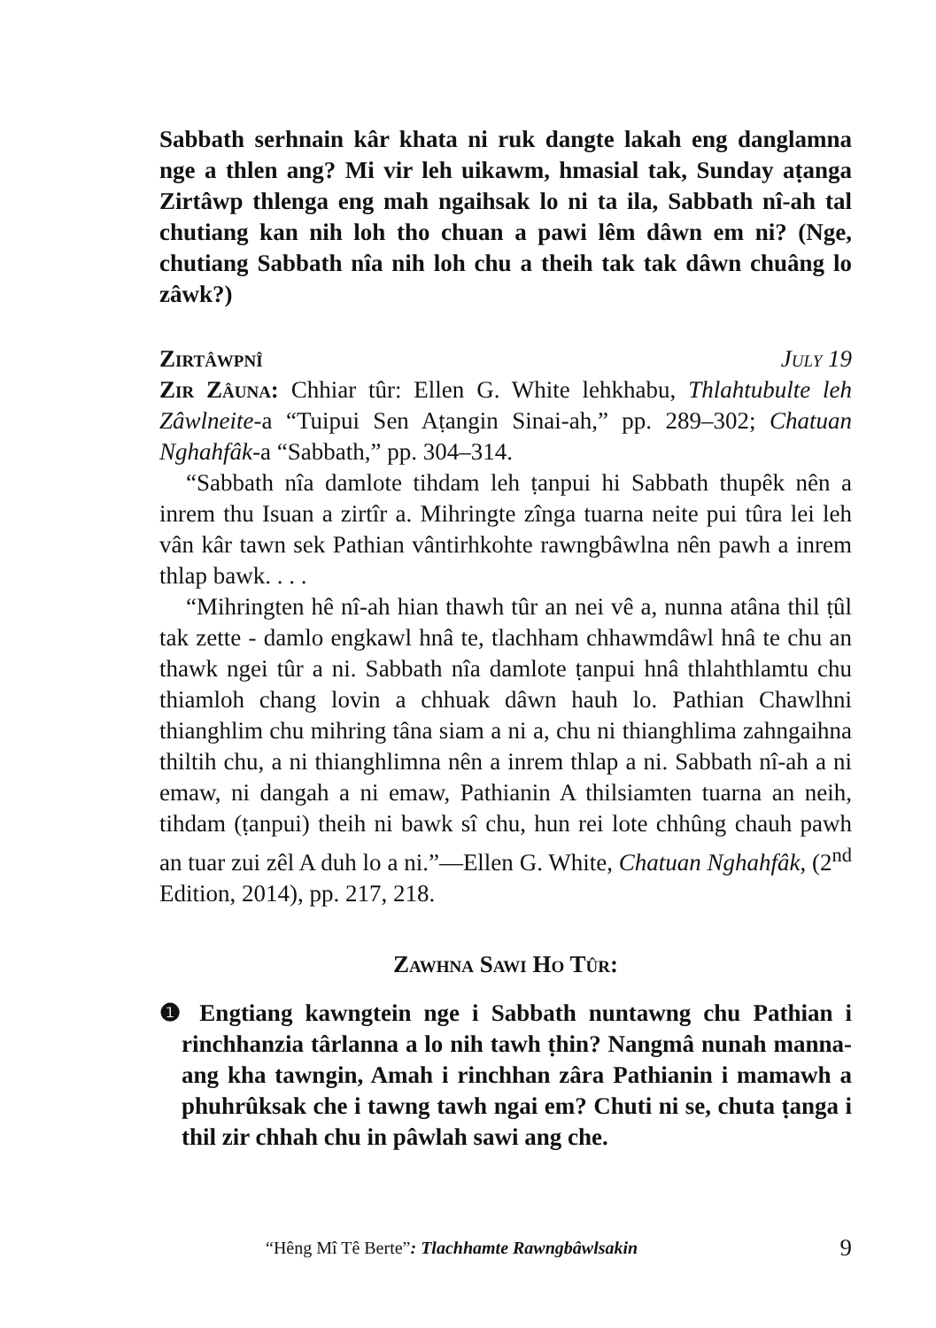Sabbath serhnain kâr khata ni ruk dangte lakah eng danglamna nge a thlen ang? Mi vir leh uikawm, hmasial tak, Sunday aṭanga Zirtâwp thlenga eng mah ngaihsak lo ni ta ila, Sabbath nî-ah tal chutiang kan nih loh tho chuan a pawi lêm dâwn em ni? (Nge, chutiang Sabbath nîa nih loh chu a theih tak tak dâwn chuâng lo zâwk?)
Zirtâwpnî July 19
Zir Zâuna: Chhiar tûr: Ellen G. White lehkhabu, Thlahtubulte leh Zâwlneite-a “Tuipui Sen Aṭangin Sinai-ah,” pp. 289–302; Chatuan Nghahfâk-a “Sabbath,” pp. 304–314.
“Sabbath nîa damlote tihdam leh ṭanpui hi Sabbath thupêk nên a inrem thu Isuan a zirtîr a. Mihringte zînga tuarna neite pui tûra lei leh vân kâr tawn sek Pathian vântirhkohte rawngbâwlna nên pawh a inrem thlap bawk. . . .
“Mihringten hê nî-ah hian thawh tûr an nei vê a, nunna atâna thil ṭûl tak zette - damlo engkawl hnâ te, tlachham chhawmdâwl hnâ te chu an thawk ngei tûr a ni. Sabbath nîa damlote ṭanpui hnâ thlahthlamtu chu thiamloh chang lovin a chhuak dâwn hauh lo. Pathian Chawlhni thianghlim chu mihring tâna siam a ni a, chu ni thianghlima zahngaihna thiltih chu, a ni thianghlimna nên a inrem thlap a ni. Sabbath nî-ah a ni emaw, ni dangah a ni emaw, Pathianin A thilsiamten tuarna an neih, tihdam (ṭanpui) theih ni bawk sî chu, hun rei lote chhûng chauh pawh an tuar zui zêl A duh lo a ni.”—Ellen G. White, Chatuan Nghahfâk, (2<sup>nd</sup> Edition, 2014), pp. 217, 218.
Zawhna Sawi Ho Tûr:
❶ Engtiang kawngtein nge i Sabbath nuntawng chu Pathian i rinchhanzia târlanna a lo nih tawh ṭhin? Nangmâ nunah manna-ang kha tawngin, Amah i rinchhan zâra Pathianin i mamawh a phuhrûksak che i tawng tawh ngai em? Chuti ni se, chuta ṭanga i thil zir chhah chu in pâwlah sawi ang che.
“Hêng Mî Tê Berte”: Tlachhamte Rawngbâwlsakin 9